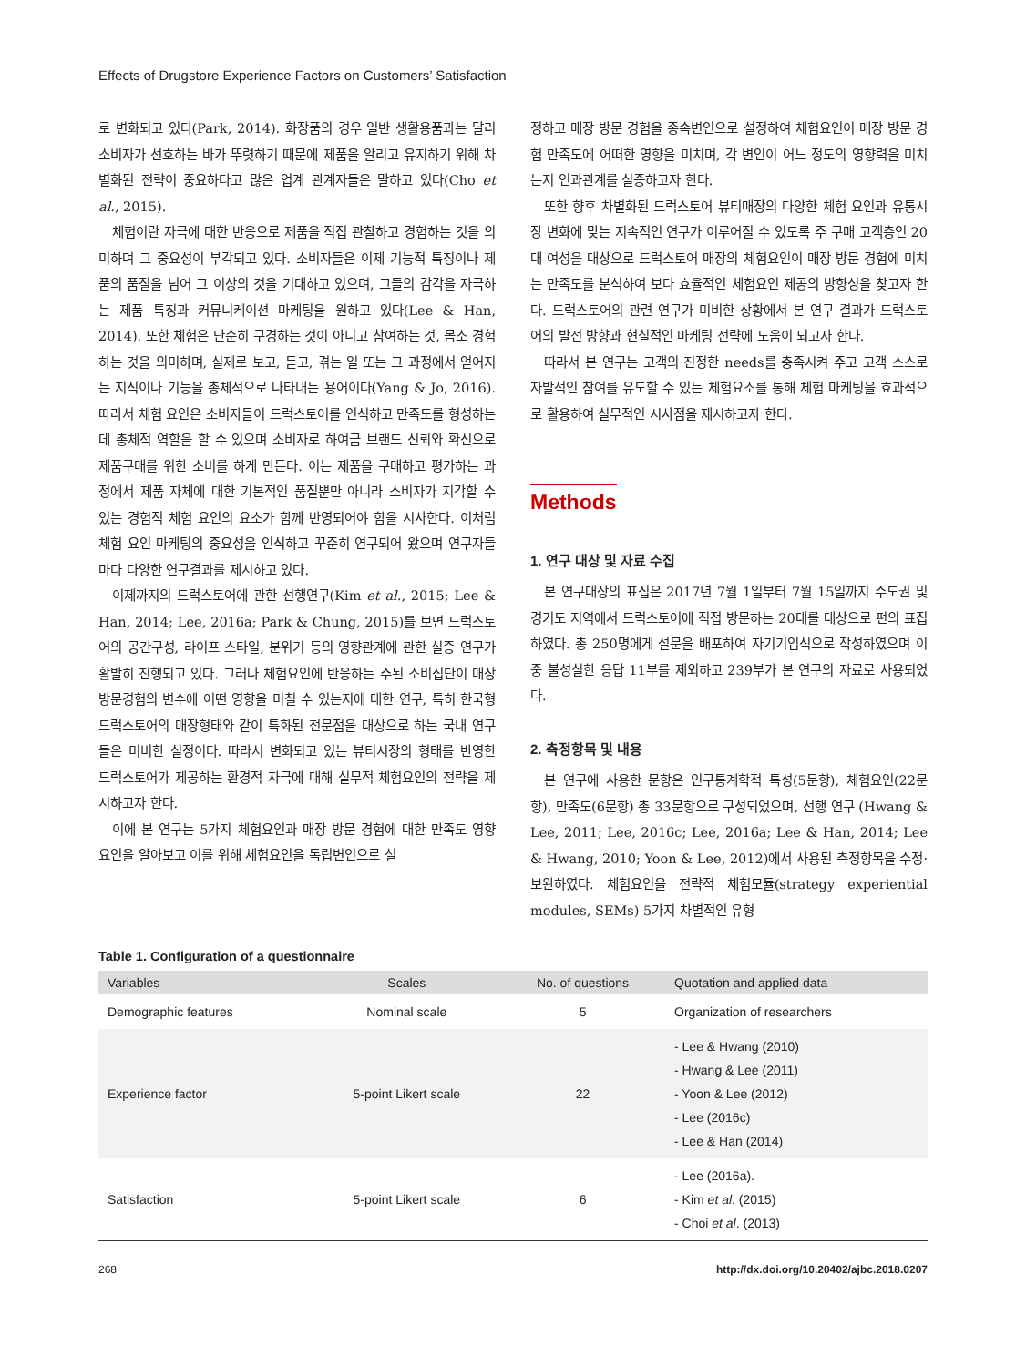Effects of Drugstore Experience Factors on Customers’ Satisfaction
로 변화되고 있다(Park, 2014). 화장품의 경우 일반 생활용품과는 달리 소비자가 선호하는 바가 뚜렷하기 때문에 제품을 알리고 유지하기 위해 차별화된 전략이 중요하다고 많은 업계 관계자들은 말하고 있다(Cho et al., 2015).
체험이란 자극에 대한 반응으로 제품을 직접 관찰하고 경험하는 것을 의미하며 그 중요성이 부각되고 있다. 소비자들은 이제 기능적 특징이나 제품의 품질을 넘어 그 이상의 것을 기대하고 있으며, 그들의 감각을 자극하는 제품 특징과 커뮤니케이션 마케팅을 원하고 있다(Lee & Han, 2014). 또한 체험은 단순히 구경하는 것이 아니고 참여하는 것, 몸소 경험하는 것을 의미하며, 실제로 보고, 듣고, 겪는 일 또는 그 과정에서 얻어지는 지식이나 기능을 총체적으로 나타내는 용어이다(Yang & Jo, 2016). 따라서 체험 요인은 소비자들이 드럭스토어를 인식하고 만족도를 형성하는데 총체적 역할을 할 수 있으며 소비자로 하여금 브랜드 신뢰와 확신으로 제품구매를 위한 소비를 하게 만든다. 이는 제품을 구매하고 평가하는 과정에서 제품 자체에 대한 기본적인 품질뿐만 아니라 소비자가 지각할 수 있는 경험적 체험 요인의 요소가 함께 반영되어야 함을 시사한다. 이처럼 체험 요인 마케팅의 중요성을 인식하고 꾸준히 연구되어 왔으며 연구자들마다 다양한 연구결과를 제시하고 있다.
이제까지의 드럭스토어에 관한 선행연구(Kim et al., 2015; Lee & Han, 2014; Lee, 2016a; Park & Chung, 2015)를 보면 드럭스토어의 공간구성, 라이프 스타일, 분위기 등의 영향관계에 관한 실증 연구가 활발히 진행되고 있다. 그러나 체험요인에 반응하는 주된 소비집단이 매장방문경험의 변수에 어떤 영향을 미칠 수 있는지에 대한 연구, 특히 한국형 드럭스토어의 매장형태와 같이 특화된 전문점을 대상으로 하는 국내 연구들은 미비한 실정이다. 따라서 변화되고 있는 뷰티시장의 형태를 반영한 드럭스토어가 제공하는 환경적 자극에 대해 실무적 체험요인의 전략을 제시하고자 한다.
이에 본 연구는 5가지 체험요인과 매장 방문 경험에 대한 만족도 영향 요인을 알아보고 이를 위해 체험요인을 독립변인으로 설
정하고 매장 방문 경험을 종속변인으로 설정하여 체험요인이 매장 방문 경험 만족도에 어떠한 영향을 미치며, 각 변인이 어느 정도의 영향력을 미치는지 인과관계를 실증하고자 한다.
또한 향후 차별화된 드럭스토어 뷰티매장의 다양한 체험 요인과 유통시장 변화에 맞는 지속적인 연구가 이루어질 수 있도록 주 구매 고객층인 20대 여성을 대상으로 드럭스토어 매장의 체험요인이 매장 방문 경험에 미치는 만족도를 분석하여 보다 효율적인 체험요인 제공의 방향성을 찾고자 한다. 드럭스토어의 관련 연구가 미비한 상황에서 본 연구 결과가 드럭스토어의 발전 방향과 현실적인 마케팅 전략에 도움이 되고자 한다.
따라서 본 연구는 고객의 진정한 needs를 충족시켜 주고 고객 스스로 자발적인 참여를 유도할 수 있는 체험요소를 통해 체험 마케팅을 효과적으로 활용하여 실무적인 시사점을 제시하고자 한다.
Methods
1. 연구 대상 및 자료 수집
본 연구대상의 표집은 2017년 7월 1일부터 7월 15일까지 수도권 및 경기도 지역에서 드럭스토어에 직접 방문하는 20대를 대상으로 편의 표집하였다. 총 250명에게 설문을 배포하여 자기기입식으로 작성하였으며 이중 불성실한 응답 11부를 제외하고 239부가 본 연구의 자료로 사용되었다.
2. 측정항목 및 내용
본 연구에 사용한 문항은 인구통계학적 특성(5문항), 체험요인(22문항), 만족도(6문항) 총 33문항으로 구성되었으며, 선행 연구 (Hwang & Lee, 2011; Lee, 2016c; Lee, 2016a; Lee & Han, 2014; Lee & Hwang, 2010; Yoon & Lee, 2012)에서 사용된 측정항목을 수정·보완하였다. 체험요인을 전략적 체험모듈(strategy experiential modules, SEMs) 5가지 차별적인 유형
Table 1. Configuration of a questionnaire
| Variables | Scales | No. of questions | Quotation and applied data |
| --- | --- | --- | --- |
| Demographic features | Nominal scale | 5 | Organization of researchers |
| Experience factor | 5-point Likert scale | 22 | - Lee & Hwang (2010) - Hwang & Lee (2011) - Yoon & Lee (2012) - Lee (2016c) - Lee & Han (2014) |
| Satisfaction | 5-point Likert scale | 6 | - Lee (2016a). - Kim et al . (2015) - Choi et al . (2013) |
268 http://dx.doi.org/10.20402/ajbc.2018.0207